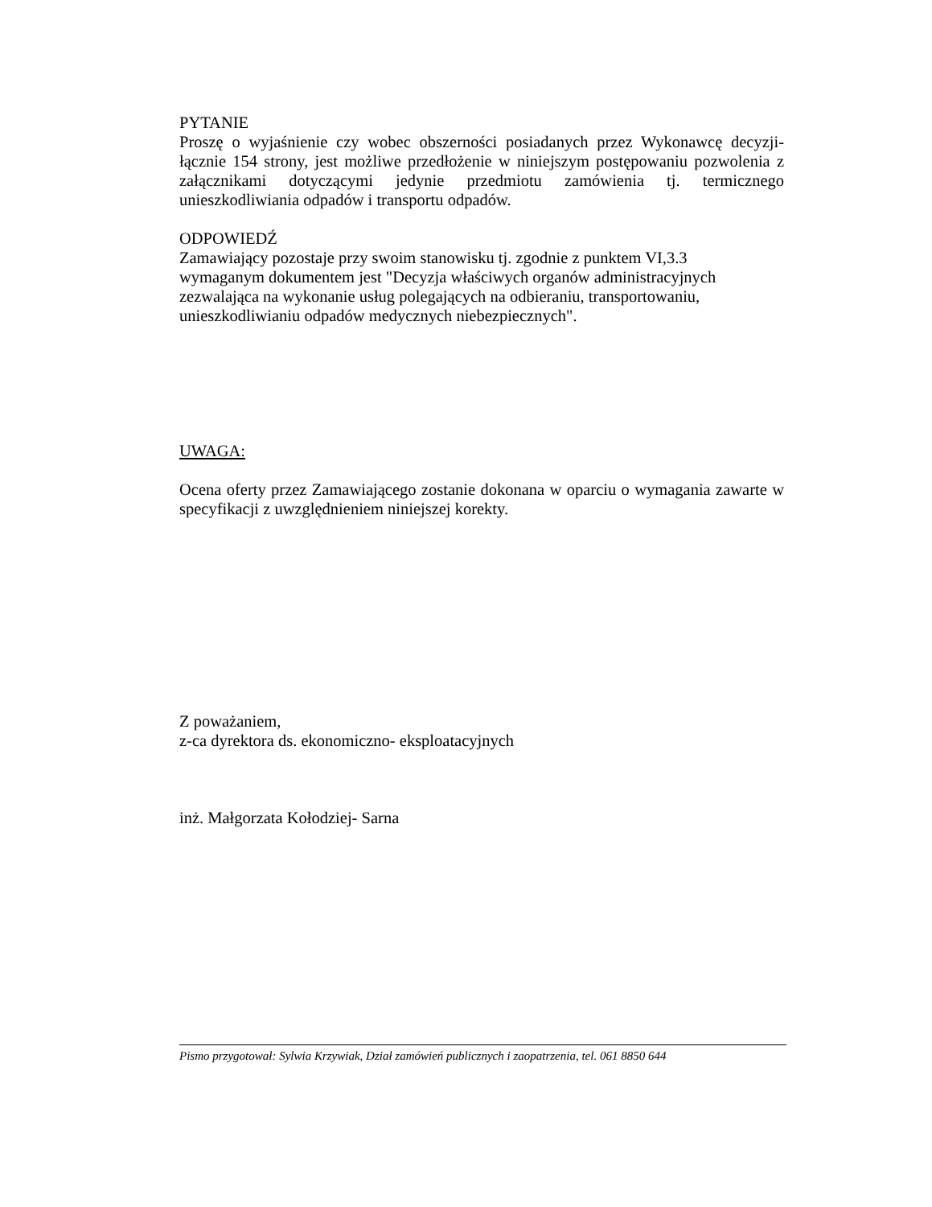PYTANIE
Proszę o wyjaśnienie czy wobec obszerności posiadanych przez Wykonawcę decyzji- łącznie 154 strony, jest możliwe przedłożenie w niniejszym postępowaniu pozwolenia z załącznikami dotyczącymi jedynie przedmiotu zamówienia tj. termicznego unieszkodliwiania odpadów i transportu odpadów.
ODPOWIEDŹ
Zamawiający pozostaje przy swoim stanowisku tj. zgodnie z punktem VI,3.3
wymaganym dokumentem jest "Decyzja właściwych organów administracyjnych
zezwalająca na wykonanie usług polegających na odbieraniu, transportowaniu,
unieszkodliwianiu odpadów medycznych niebezpiecznych".
UWAGA:
Ocena oferty przez Zamawiającego zostanie dokonana w oparciu o wymagania zawarte w specyfikacji z uwzględnieniem niniejszej korekty.
Z poważaniem,
z-ca dyrektora ds. ekonomiczno- eksploatacyjnych
inż. Małgorzata Kołodziej- Sarna
Pismo przygotował: Sylwia Krzywiak, Dział zamówień publicznych i zaopatrzenia, tel. 061 8850 644